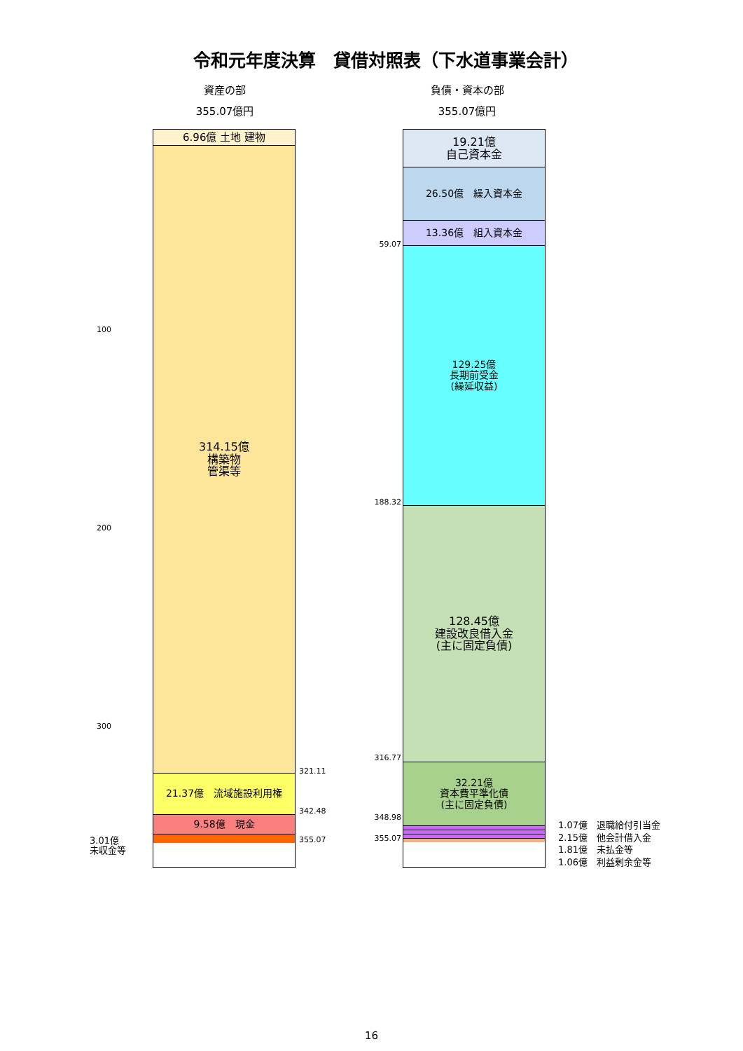令和元年度決算　貸借対照表（下水道事業会計）
資産の部
355.07億円
負債・資本の部
355.07億円
100
200
300
3.01億
未収金等
6.96億 土地 建物
314.15億
構築物
管渠等
21.37億　流域施設利用権
9.58億　現金
321.11
342.48
355.07
59.07
188.32
316.77
348.98
355.07
19.21億
自己資本金
26.50億　繰入資本金
13.36億　組入資本金
129.25億
長期前受金
(繰延収益)
128.45億
建設改良借入金
(主に固定負債)
32.21億
資本費平準化債
(主に固定負債)
1.07億　退職給付引当金
2.15億　他会計借入金
1.81億　未払金等
1.06億　利益剰余金等
16